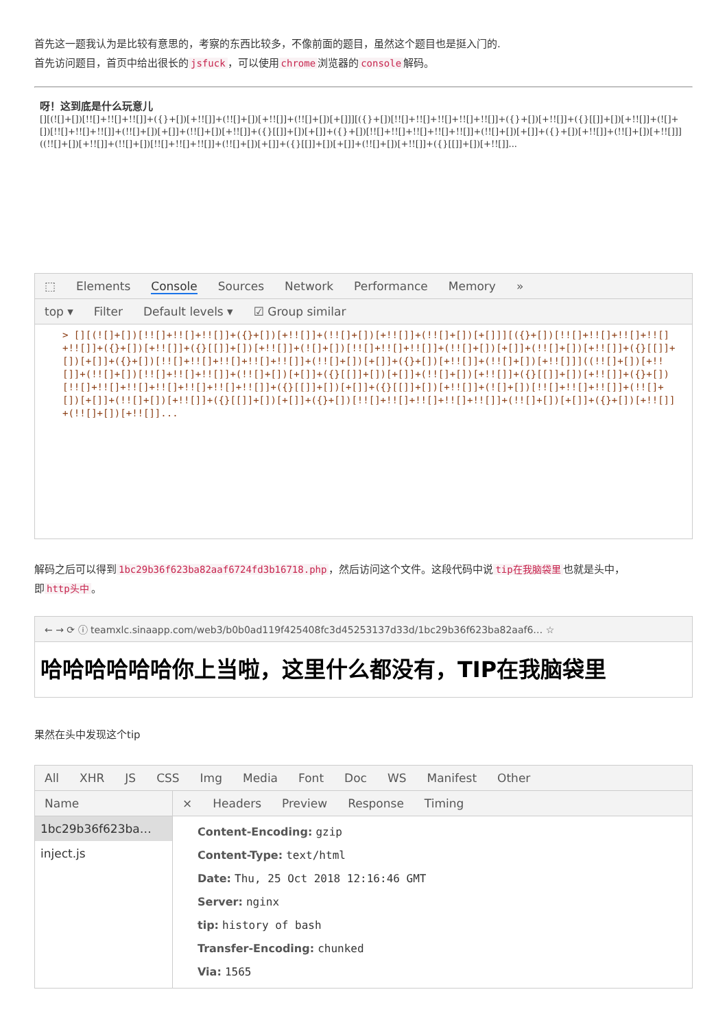首先这一题我认为是比较有意思的，考察的东西比较多，不像前面的题目，虽然这个题目也是挺入门的.
首先访问题目，首页中给出很长的 jsfuck ，可以使用 chrome 浏览器的 console 解码。
呀！这到底是什么玩意儿
[][(![]+[])[!![]+!![]+!![]]+({}+[])[+!![]]+(!![]+[])[+!![]]+(!![]+[])[+[]]][({}+[])[!![]+!![]+!![]+!![]+!![]]+({}+[])[+!![]]+({}[[]]+[])[+!![]]+(![]+[])[!![]+!![]+!![]]+(!![]+[])[+[]]+(!![]+[])[+!![]]+({}[[]]+[])[+[]]+({}+[])[!![]+!![]+!![]+!![]+!![]]+(!![]+[])[+[]]+({}+[])[+!![]]+(!![]+[])[+!![]]]((!![]+[])[+!![]]+(!![]+[])[!![]+!![]+!![]]+(!![]+[])[+[]]+({}[[]]+[])[+[]]+(!![]+[])[+!![]]+({}[[]]+[])[+!![]]...
⬚ Elements Console Sources Network Performance Memory »
top ▾ Filter Default levels ▾ ☑ Group similar
> [][(![]+[])[!![]+!![]+!![]]+({}+[])[+!![]]+(!![]+[])[+!![]]+(!![]+[])[+[]]][({}+[])[!![]+!![]+!![]+!![]+!![]]+({}+[])[+!![]]+({}[[]]+[])[+!![]]+(![]+[])[!![]+!![]+!![]]+(!![]+[])[+[]]+(!![]+[])[+!![]]+({}[[]]+[])[+[]]+({}+[])[!![]+!![]+!![]+!![]+!![]]+(!![]+[])[+[]]+({}+[])[+!![]]+(!![]+[])[+!![]]]((!![]+[])[+!![]]+(!![]+[])[!![]+!![]+!![]]+(!![]+[])[+[]]+({}[[]]+[])[+[]]+(!![]+[])[+!![]]+({}[[]]+[])[+!![]]+({}+[])[!![]+!![]+!![]+!![]+!![]+!![]+!![]]+({}[[]]+[])[+[]]+({}[[]]+[])[+!![]]+(![]+[])[!![]+!![]+!![]]+(!![]+[])[+[]]+(!![]+[])[+!![]]+({}[[]]+[])[+[]]+({}+[])[!![]+!![]+!![]+!![]+!![]]+(!![]+[])[+[]]+({}+[])[+!![]]+(!![]+[])[+!![]]...
解码之后可以得到 1bc29b36f623ba82aaf6724fd3b16718.php ，然后访问这个文件。这段代码中说 tip在我脑袋里 也就是头中，
即 http头中 。
← → ⟳ ⓘ teamxlc.sinaapp.com/web3/b0b0ad119f425408fc3d45253137d33d/1bc29b36f623ba82aaf6… ☆
哈哈哈哈哈哈你上当啦，这里什么都没有，TIP在我脑袋里
果然在头中发现这个tip
All XHR JS CSS Img Media Font Doc WS Manifest Other
Name
1bc29b36f623ba…
inject.js
× Headers Preview Response Timing
Content-Encoding: gzip
Content-Type: text/html
Date: Thu, 25 Oct 2018 12:16:46 GMT
Server: nginx
tip: history of bash
Transfer-Encoding: chunked
Via: 1565